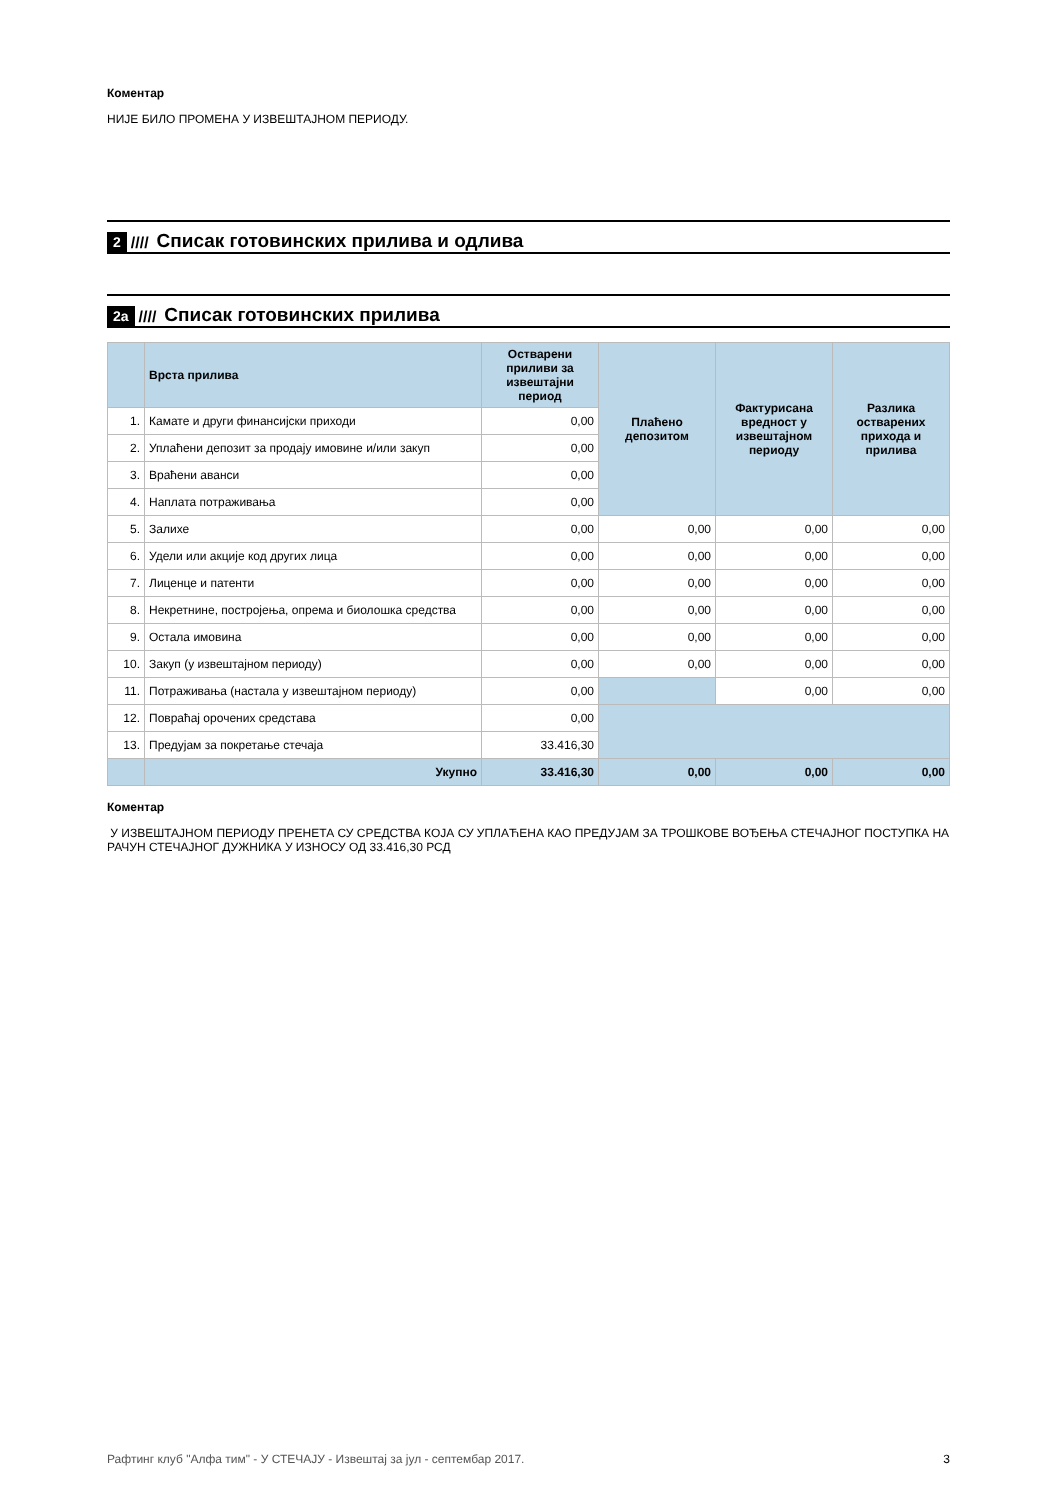Коментар
НИЈЕ БИЛО ПРОМЕНА У ИЗВЕШТАЈНОМ ПЕРИОДУ.
2 //// Списак готовинских прилива и одлива
2а //// Списак готовинских прилива
| | Врста прилива | Остварени приливи за извештајни период | Плаћено депозитом | Фактурисана вредност у извештајном периоду | Разлика остварених прихода и прилива |
| --- | --- | --- | --- | --- | --- |
| 1. | Камате и други финансијски приходи | 0,00 | | | |
| 2. | Уплаћени депозит за продају имовине и/или закуп | 0,00 | | | |
| 3. | Враћени аванси | 0,00 | | | |
| 4. | Наплата потраживања | 0,00 | | | |
| 5. | Залихе | 0,00 | 0,00 | 0,00 | 0,00 |
| 6. | Удели или акције код других лица | 0,00 | 0,00 | 0,00 | 0,00 |
| 7. | Лиценце и патенти | 0,00 | 0,00 | 0,00 | 0,00 |
| 8. | Некретнине, постројења, опрема и биолошка средства | 0,00 | 0,00 | 0,00 | 0,00 |
| 9. | Остала имовина | 0,00 | 0,00 | 0,00 | 0,00 |
| 10. | Закуп (у извештајном периоду) | 0,00 | 0,00 | 0,00 | 0,00 |
| 11. | Потраживања (настала у извештајном периоду) | 0,00 | | 0,00 | 0,00 |
| 12. | Повраћај орочених средстава | 0,00 | | | |
| 13. | Предујам за покретање стечаја | 33.416,30 | | | |
| | Укупно | 33.416,30 | 0,00 | 0,00 | 0,00 |
Коментар
У ИЗВЕШТАЈНОМ ПЕРИОДУ ПРЕНЕТА СУ СРЕДСТВА КОЈА СУ УПЛАЋЕНА КАО ПРЕДУЈАМ ЗА ТРОШКОВЕ ВОЂЕЊА СТЕЧАЈНОГ ПОСТУПКА НА РАЧУН СТЕЧАЈНОГ ДУЖНИКА У ИЗНОСУ ОД 33.416,30 РСД
Рафтинг клуб "Алфа тим" - У СТЕЧАЈУ - Извештај за јул - септембар 2017. 3